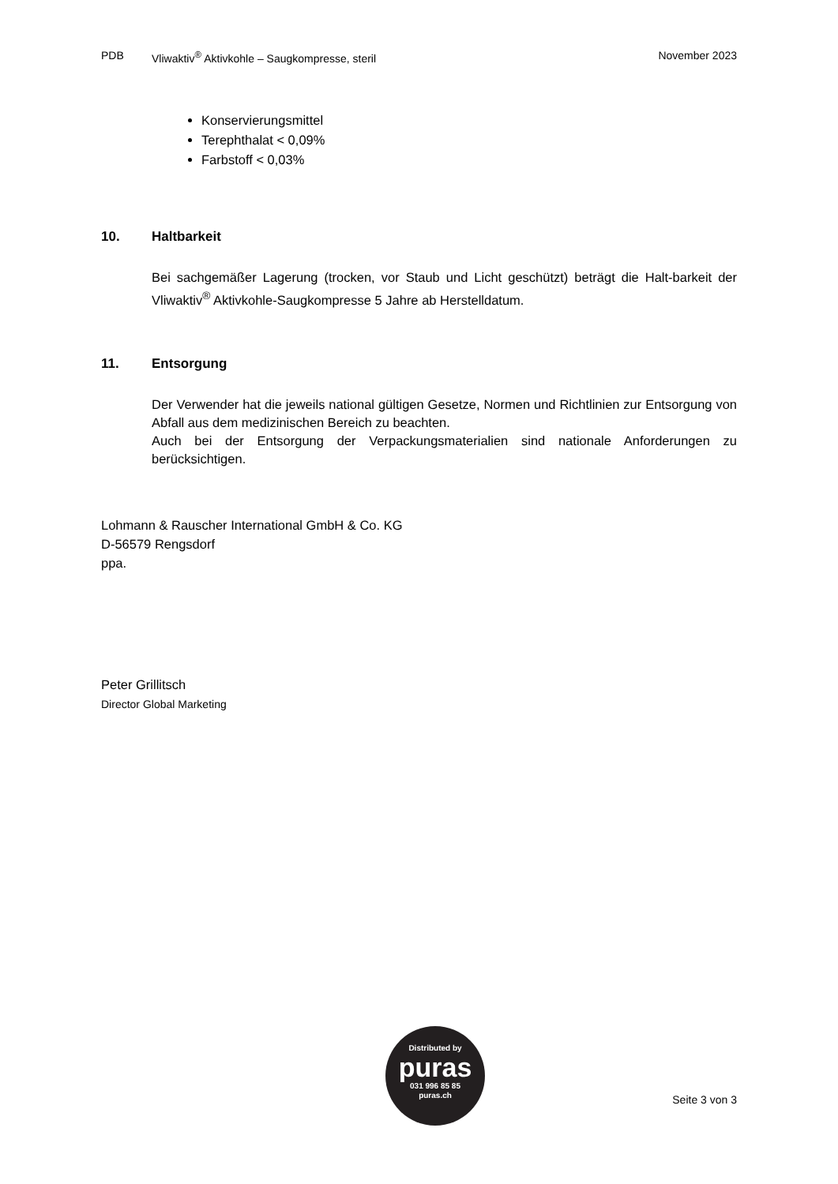PDB Vliwaktiv<sup>®</sup> Aktivkohle – Saugkompresse, steril November 2023
Konservierungsmittel
Terephthalat < 0,09%
Farbstoff < 0,03%
10. Haltbarkeit
Bei sachgemäßer Lagerung (trocken, vor Staub und Licht geschützt) beträgt die Halt-barkeit der Vliwaktiv<sup>®</sup> Aktivkohle-Saugkompresse 5 Jahre ab Herstelldatum.
11. Entsorgung
Der Verwender hat die jeweils national gültigen Gesetze, Normen und Richtlinien zur Entsorgung von Abfall aus dem medizinischen Bereich zu beachten.
Auch bei der Entsorgung der Verpackungsmaterialien sind nationale Anforderungen zu berücksichtigen.
Lohmann & Rauscher International GmbH & Co. KG
D-56579 Rengsdorf
ppa.
Peter Grillitsch
Director Global Marketing
Distributed by
puras
031 996 85 85
puras.ch
Seite 3 von 3